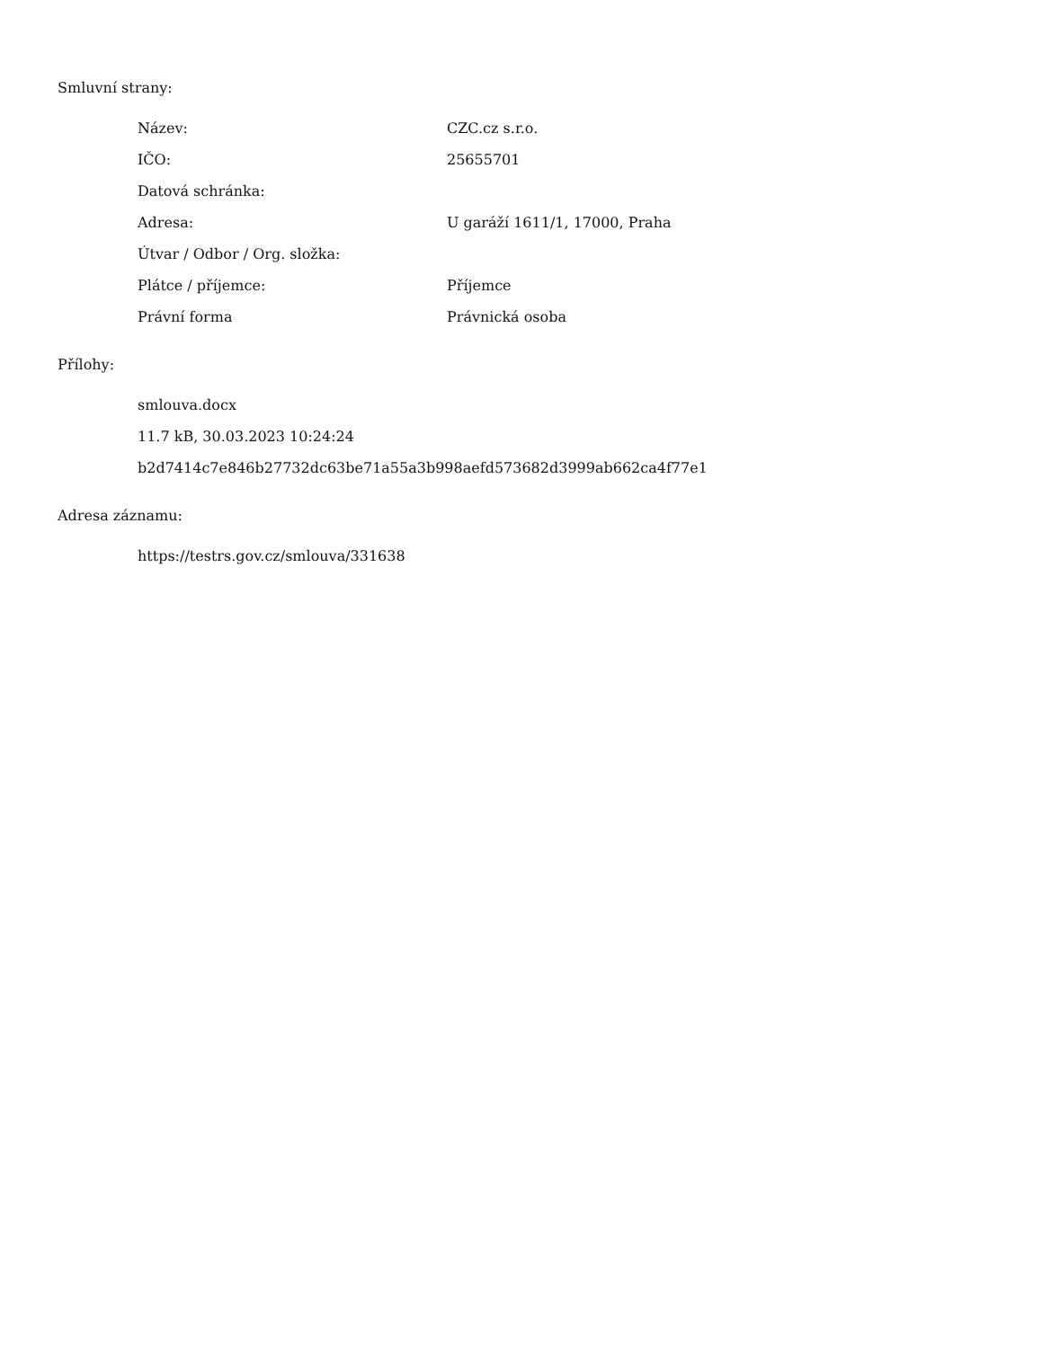Smluvní strany:
| Název: | CZC.cz s.r.o. |
| IČO: | 25655701 |
| Datová schránka: | |
| Adresa: | U garáží 1611/1, 17000, Praha |
| Útvar / Odbor / Org. složka: | |
| Plátce / příjemce: | Příjemce |
| Právní forma | Právnická osoba |
Přílohy:
smlouva.docx
11.7 kB, 30.03.2023 10:24:24
b2d7414c7e846b27732dc63be71a55a3b998aefd573682d3999ab662ca4f77e1
Adresa záznamu:
https://testrs.gov.cz/smlouva/331638